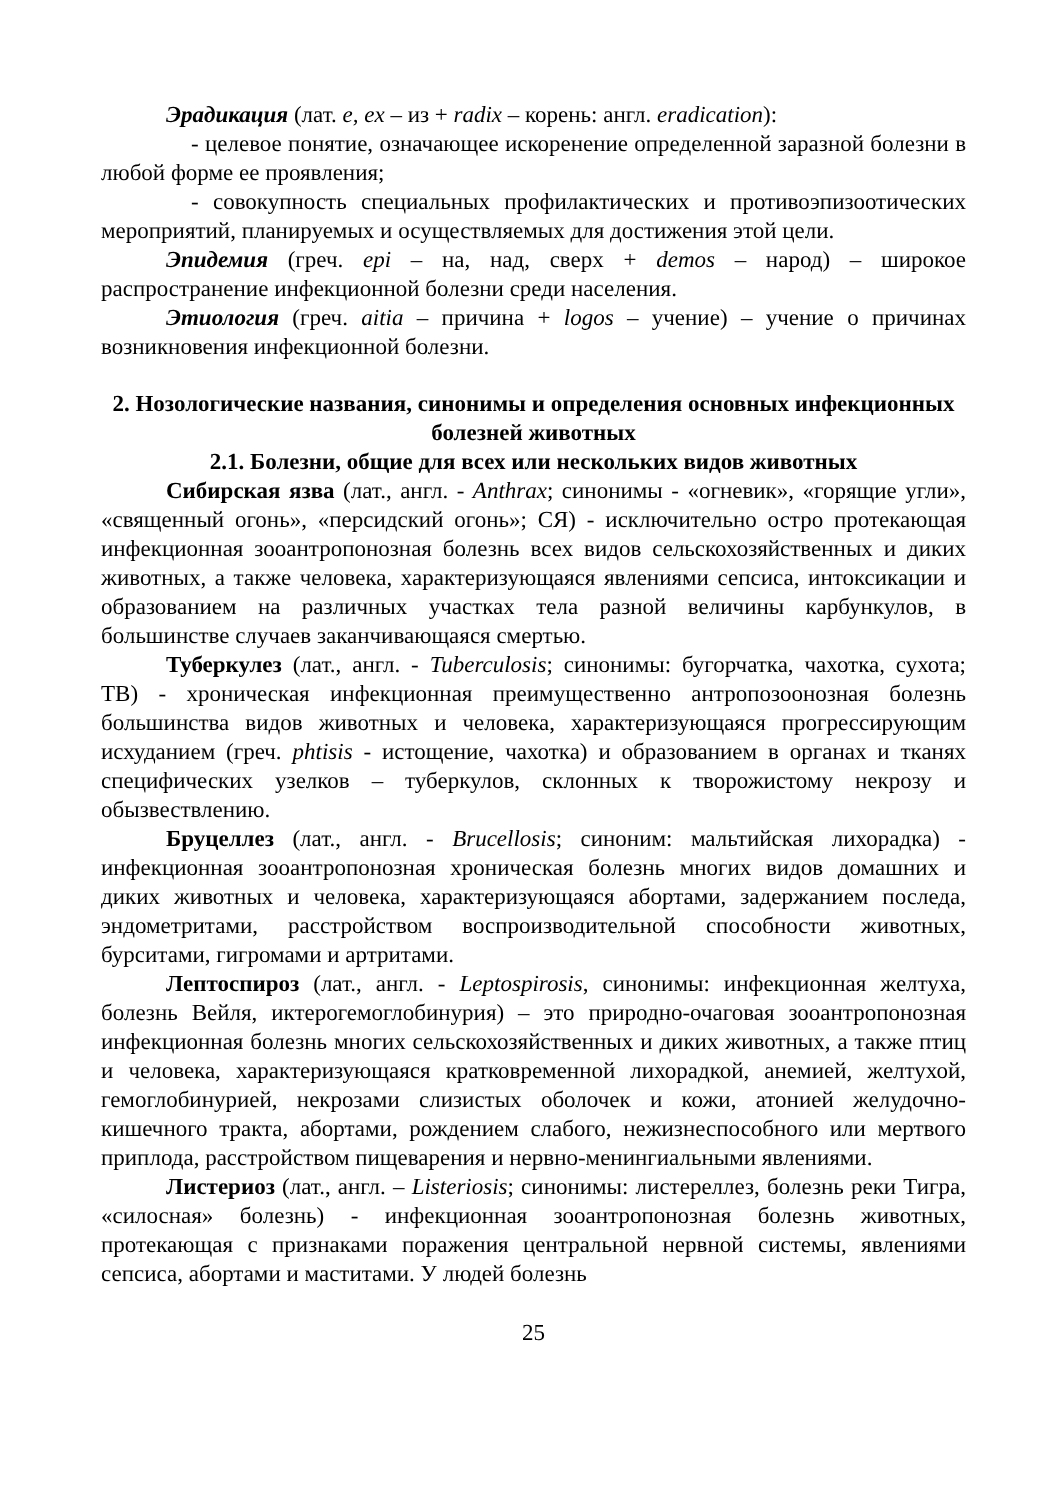Эрадикация (лат. e, ex – из + radix – корень: англ. eradication):
- целевое понятие, означающее искоренение определенной заразной болезни в любой форме ее проявления;
- совокупность специальных профилактических и противоэпизоотических мероприятий, планируемых и осуществляемых для достижения этой цели.
Эпидемия (греч. epi – на, над, сверх + demos – народ) – широкое распространение инфекционной болезни среди населения.
Этиология (греч. aitia – причина + logos – учение) – учение о причинах возникновения инфекционной болезни.
2. Нозологические названия, синонимы и определения основных инфекционных болезней животных
2.1. Болезни, общие для всех или нескольких видов животных
Сибирская язва (лат., англ. - Anthrax; синонимы - «огневик», «горящие угли», «священный огонь», «персидский огонь»; СЯ) - исключительно остро протекающая инфекционная зооантропонозная болезнь всех видов сельскохозяйственных и диких животных, а также человека, характеризующаяся явлениями сепсиса, интоксикации и образованием на различных участках тела разной величины карбункулов, в большинстве случаев заканчивающаяся смертью.
Туберкулез (лат., англ. - Tuberculosis; синонимы: бугорчатка, чахотка, сухота; ТВ) - хроническая инфекционная преимущественно антропозоонозная болезнь большинства видов животных и человека, характеризующаяся прогрессирующим исхуданием (греч. phtisis - истощение, чахотка) и образованием в органах и тканях специфических узелков – туберкулов, склонных к творожистому некрозу и обызвествлению.
Бруцеллез (лат., англ. - Brucellosis; синоним: мальтийская лихорадка) - инфекционная зооантропонозная хроническая болезнь многих видов домашних и диких животных и человека, характеризующаяся абортами, задержанием последа, эндометритами, расстройством воспроизводительной способности животных, бурситами, гигромами и артритами.
Лептоспироз (лат., англ. - Leptospirosis, синонимы: инфекционная желтуха, болезнь Вейля, иктерогемоглобинурия) – это природно-очаговая зооантропонозная инфекционная болезнь многих сельскохозяйственных и диких животных, а также птиц и человека, характеризующаяся кратковременной лихорадкой, анемией, желтухой, гемоглобинурией, некрозами слизистых оболочек и кожи, атонией желудочно-кишечного тракта, абортами, рождением слабого, нежизнеспособного или мертвого приплода, расстройством пищеварения и нервно-менингиальными явлениями.
Листериоз (лат., англ. – Listeriosis; синонимы: листереллез, болезнь реки Тигра, «силосная» болезнь) - инфекционная зооантропонозная болезнь животных, протекающая с признаками поражения центральной нервной системы, явлениями сепсиса, абортами и маститами. У людей болезнь
25